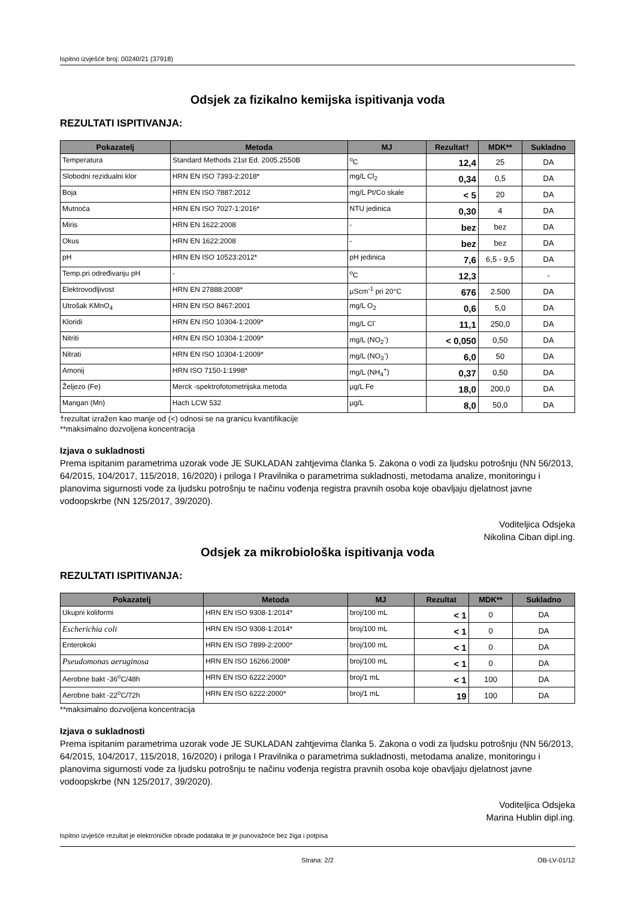Ispitno izvješće broj: 00240/21 (37918)
Odsjek za fizikalno kemijska ispitivanja voda
REZULTATI ISPITIVANJA:
| Pokazatelj | Metoda | MJ | Rezultat† | MDK** | Sukladno |
| --- | --- | --- | --- | --- | --- |
| Temperatura | Standard Methods 21st Ed. 2005.2550B | <sup>o</sup> C | 12,4 | 25 | DA |
| Slobodni rezidualni klor | HRN EN ISO 7393-2:2018* | mg/L Cl<sub>2</sub> | 0,34 | 0,5 | DA |
| Boja | HRN EN ISO 7887:2012 | mg/L Pt/Co skale | < 5 | 20 | DA |
| Mutnoća | HRN EN ISO 7027-1:2016* | NTU jedinica | 0,30 | 4 | DA |
| Miris | HRN EN 1622:2008 | - | bez | bez | DA |
| Okus | HRN EN 1622:2008 | - | bez | bez | DA |
| pH | HRN EN ISO 10523:2012* | pH jedinica | 7,6 | 6,5 - 9,5 | DA |
| Temp.pri određivanju pH | - | <sup>o</sup> C | 12,3 | | - |
| Elektrovodljivost | HRN EN 27888:2008* | µScm<sup>-1</sup> pri 20°C | 676 | 2.500 | DA |
| Utrošak KMnO<sub>4</sub> | HRN EN ISO 8467:2001 | mg/L O<sub>2</sub> | 0,6 | 5,0 | DA |
| Kloridi | HRN EN ISO 10304-1:2009* | mg/L Cl<sup>-</sup> | 11,1 | 250,0 | DA |
| Nitriti | HRN EN ISO 10304-1:2009* | mg/L (NO<sub>2</sub><sup>-</sup>) | < 0,050 | 0,50 | DA |
| Nitrati | HRN EN ISO 10304-1:2009* | mg/L (NO<sub>3</sub><sup>-</sup>) | 6,0 | 50 | DA |
| Amonij | HRN ISO 7150-1:1998* | mg/L (NH<sub>4</sub><sup>+</sup>) | 0,37 | 0,50 | DA |
| Željezo (Fe) | Merck -spektrofotometrijska metoda | µg/L Fe | 18,0 | 200,0 | DA |
| Mangan (Mn) | Hach LCW 532 | µg/L | 8,0 | 50,0 | DA |
†rezultat izražen kao manje od (<) odnosi se na granicu kvantifikacije
**maksimalno dozvoljena koncentracija
Izjava o sukladnosti
Prema ispitanim parametrima uzorak vode JE SUKLADAN zahtjevima članka 5. Zakona o vodi za ljudsku potrošnju (NN 56/2013, 64/2015, 104/2017, 115/2018, 16/2020) i priloga I Pravilnika o parametrima sukladnosti, metodama analize, monitoringu i planovima sigurnosti vode za ljudsku potrošnju te načinu vođenja registra pravnih osoba koje obavljaju djelatnost javne vodoopskrbe (NN 125/2017, 39/2020).
Voditeljica Odsjeka
Nikolina Ciban dipl.ing.
Odsjek za mikrobiološka ispitivanja voda
REZULTATI ISPITIVANJA:
| Pokazatelj | Metoda | MJ | Rezultat | MDK** | Sukladno |
| --- | --- | --- | --- | --- | --- |
| Ukupni koliformi | HRN EN ISO 9308-1:2014* | broj/100 mL | < 1 | 0 | DA |
| Escherichia coli | HRN EN ISO 9308-1:2014* | broj/100 mL | < 1 | 0 | DA |
| Enterokoki | HRN EN ISO 7899-2:2000* | broj/100 mL | < 1 | 0 | DA |
| Pseudomonas aeruginosa | HRN EN ISO 16266:2008* | broj/100 mL | < 1 | 0 | DA |
| Aerobne bakt -36<sup>o</sup>C/48h | HRN EN ISO 6222:2000* | broj/1 mL | < 1 | 100 | DA |
| Aerobne bakt -22<sup>o</sup>C/72h | HRN EN ISO 6222:2000* | broj/1 mL | 19 | 100 | DA |
**maksimalno dozvoljena koncentracija
Izjava o sukladnosti
Prema ispitanim parametrima uzorak vode JE SUKLADAN zahtjevima članka 5. Zakona o vodi za ljudsku potrošnju (NN 56/2013, 64/2015, 104/2017, 115/2018, 16/2020) i priloga I Pravilnika o parametrima sukladnosti, metodama analize, monitoringu i planovima sigurnosti vode za ljudsku potrošnju te načinu vođenja registra pravnih osoba koje obavljaju djelatnost javne vodoopskrbe (NN 125/2017, 39/2020).
Voditeljica Odsjeka
Marina Hublin dipl.ing.
Ispitno izvješće rezultat je elektroničke obrade podataka te je punovažeće bez žiga i potpisa
Strana: 2/2 OB-LV-01/12